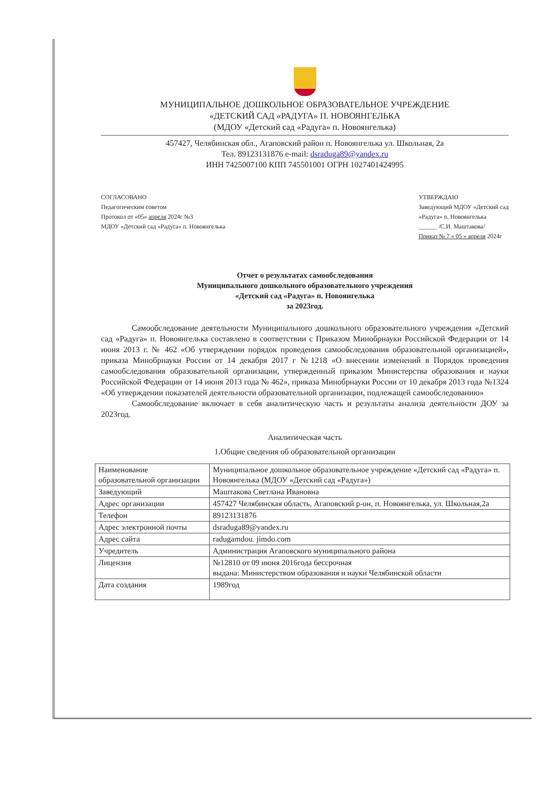МУНИЦИПАЛЬНОЕ ДОШКОЛЬНОЕ ОБРАЗОВАТЕЛЬНОЕ УЧРЕЖДЕНИЕ
«ДЕТСКИЙ САД «РАДУГА» П. НОВОЯНГЕЛЬКА
(МДОУ «Детский сад «Радуга» п. Новоянгелька)
457427, Челябинская обл., Агаповский район п. Новоянгелька ул. Школьная, 2а
Тел. 89123131876 e-mail: dsraduga89@yandex.ru
ИНН 7425007100 КПП 745501001 ОГРН 1027401424995
СОГЛАСОВАНО
Педагогическим советом
Протокол от «05» апреля 2024г №3
МДОУ «Детский сад «Радуга» п. Новоянгелька
УТВЕРЖДАЮ
Заведующий МДОУ «Детский сад
«Радуга» п. Новоянгелька
______ /С.И. Маштакова/
Приказ № 7 « 05 » апреля 2024г
Отчет о результатах самообследования
Муниципального дошкольного образовательного учреждения
«Детский сад «Радуга» п. Новоянгелька
за 2023год.
Самообследование деятельности Муниципального дошкольного образовательного учреждения «Детский сад «Радуга» п. Новоянгелька составлено в соответствии с Приказом Минобрнауки Российской Федерации от 14 июня 2013 г. № 462 «Об утверждении порядок проведения самообследования образовательной организацией», приказа Минобрнауки России от 14 декабря 2017 г №1218 «О внесении изменений в Порядок проведения самообследования образовательной организации, утвержденный приказом Министерства образования и науки Российской Федерации от 14 июня 2013 года № 462», приказа Минобрнауки России от 10 декабря 2013 года №1324 «Об утверждении показателей деятельности образовательной организации, подлежащей самообследованию»
Самообследование включает в себя аналитическую часть и результаты анализа деятельности ДОУ за 2023год.
Аналитическая часть
1.Общие сведения об образовательной организации
| Наименование образовательной организации | Муниципальное дошкольное образовательное учреждение «Детский сад «Радуга» п. Новоянгелька (МДОУ «Детский сад «Радуга») |
| Заведующий | Маштакова Светлана Ивановна |
| Адрес организации | 457427 Челябинская область, Агаповский р-он, п. Новоянгелька, ул. Школьная,2а |
| Телефон | 89123131876 |
| Адрес электронной почты | dsraduga89@yandex.ru |
| Адрес сайта | radugamdou. jimdo.com |
| Учредитель | Администрация Агаповского муниципального района |
| Лицензия | №12810 от 09 июня 2016года бессрочная выдана: Министерством образования и науки Челябинской области |
| Дата создания | 1989год |